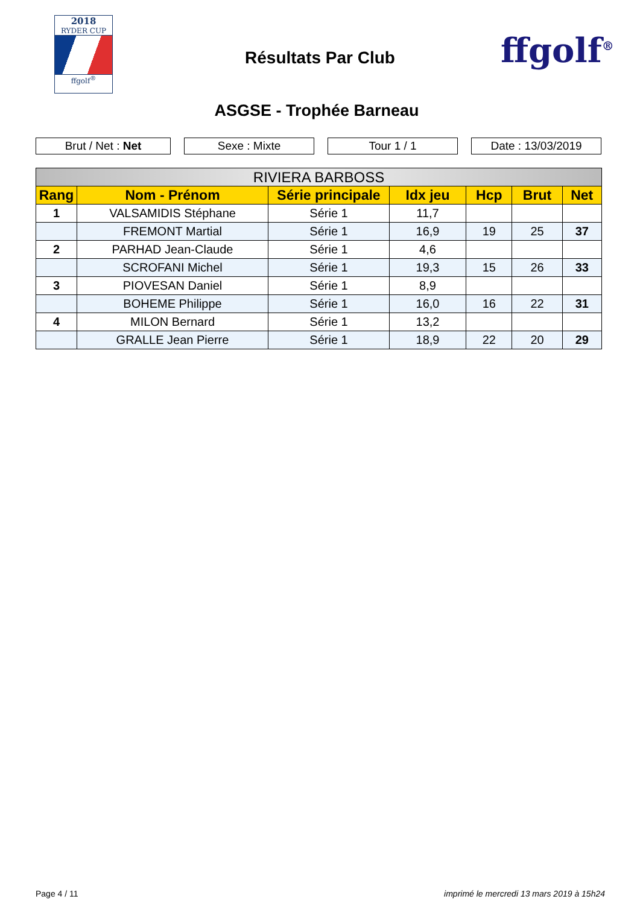2018
RYDER CUP
ffgolf<sup>®</sup>
Résultats Par Club ffgolf<sup>®</sup>
ASGSE - Trophée Barneau
Brut / Net : Net Sexe : Mixte Tour 1 / 1 Date : 13/03/2019
| RIVIERA BARBOSS | | | | | | |
| --- | --- | --- | --- | --- | --- | --- |
| Rang | Nom - Prénom | Série principale | Idx jeu | Hcp | Brut | Net |
| 1 | VALSAMIDIS Stéphane | Série 1 | 11,7 | | | |
| | FREMONT Martial | Série 1 | 16,9 | 19 | 25 | 37 |
| 2 | PARHAD Jean-Claude | Série 1 | 4,6 | | | |
| | SCROFANI Michel | Série 1 | 19,3 | 15 | 26 | 33 |
| 3 | PIOVESAN Daniel | Série 1 | 8,9 | | | |
| | BOHEME Philippe | Série 1 | 16,0 | 16 | 22 | 31 |
| 4 | MILON Bernard | Série 1 | 13,2 | | | |
| | GRALLE Jean Pierre | Série 1 | 18,9 | 22 | 20 | 29 |
Page 4 / 11
imprimé le mercredi 13 mars 2019 à 15h24